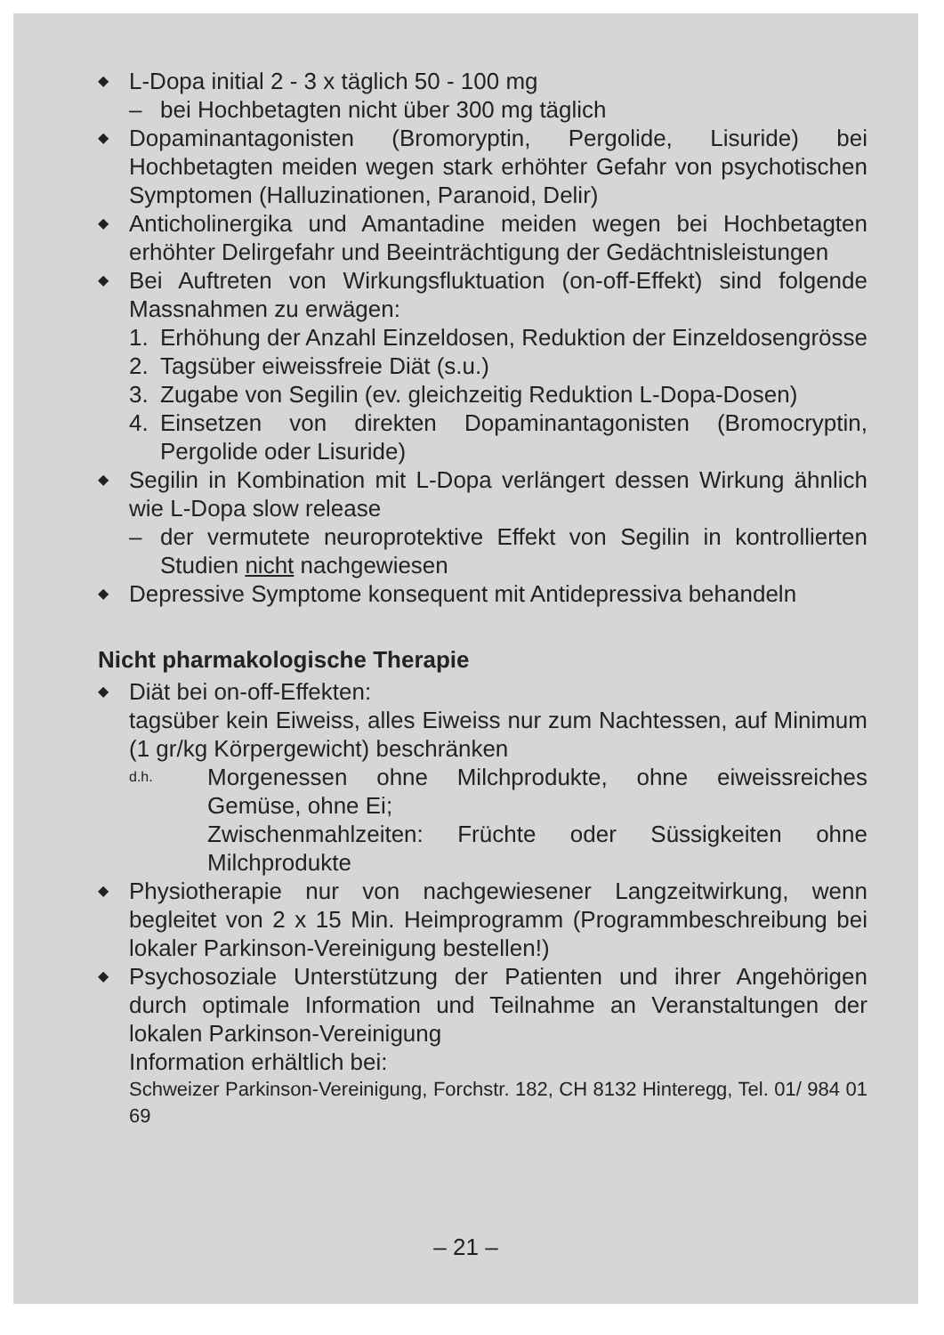◆ L-Dopa initial 2 - 3 x täglich 50 - 100 mg
– bei Hochbetagten nicht über 300 mg täglich
◆ Dopaminantagonisten (Bromoryptin, Pergolide, Lisuride) bei Hochbetagten meiden wegen stark erhöhter Gefahr von psychotischen Symptomen (Halluzinationen, Paranoid, Delir)
◆ Anticholinergika und Amantadine meiden wegen bei Hochbetagten erhöhter Delirgefahr und Beeinträchtigung der Gedächtnisleistungen
◆ Bei Auftreten von Wirkungsfluktuation (on-off-Effekt) sind folgende Massnahmen zu erwägen:
1. Erhöhung der Anzahl Einzeldosen, Reduktion der Einzeldosengrösse
2. Tagsüber eiweissfreie Diät (s.u.)
3. Zugabe von Segilin (ev. gleichzeitig Reduktion L-Dopa-Dosen)
4. Einsetzen von direkten Dopaminantagonisten (Bromocryptin, Pergolide oder Lisuride)
◆ Segilin in Kombination mit L-Dopa verlängert dessen Wirkung ähnlich wie L-Dopa slow release
– der vermutete neuroprotektive Effekt von Segilin in kontrollierten Studien nicht nachgewiesen
◆ Depressive Symptome konsequent mit Antidepressiva behandeln
Nicht pharmakologische Therapie
◆ Diät bei on-off-Effekten:
tagsüber kein Eiweiss, alles Eiweiss nur zum Nachtessen, auf Minimum (1 gr/kg Körpergewicht) beschränken
d.h. Morgenessen ohne Milchprodukte, ohne eiweissreiches Gemüse, ohne Ei;
Zwischenmahlzeiten: Früchte oder Süssigkeiten ohne Milchprodukte
◆ Physiotherapie nur von nachgewiesener Langzeitwirkung, wenn begleitet von 2 x 15 Min. Heimprogramm (Programmbeschreibung bei lokaler Parkinson-Vereinigung bestellen!)
◆ Psychosoziale Unterstützung der Patienten und ihrer Angehörigen durch optimale Information und Teilnahme an Veranstaltungen der lokalen Parkinson-Vereinigung
Information erhältlich bei:
Schweizer Parkinson-Vereinigung, Forchstr. 182, CH 8132 Hinteregg, Tel. 01/ 984 01 69
– 21 –